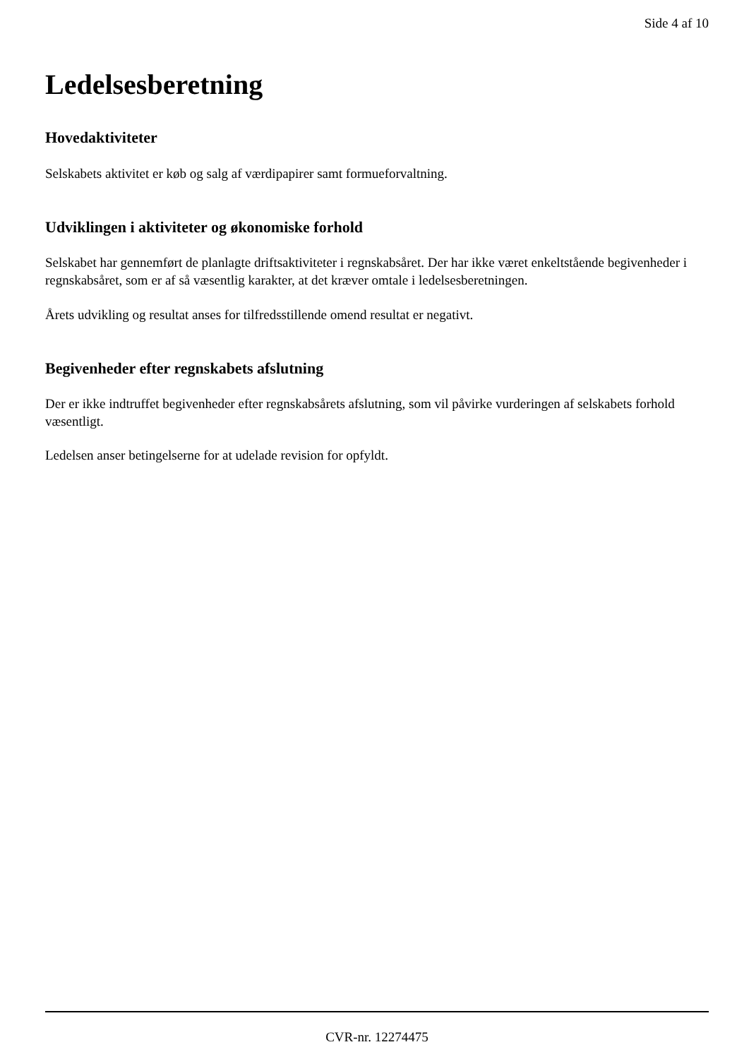Side 4 af 10
Ledelsesberetning
Hovedaktiviteter
Selskabets aktivitet er køb og salg af værdipapirer samt formueforvaltning.
Udviklingen i aktiviteter og økonomiske forhold
Selskabet har gennemført de planlagte driftsaktiviteter i regnskabsåret. Der har ikke været enkeltstående begivenheder i regnskabsåret, som er af så væsentlig karakter, at det kræver omtale i ledelsesberetningen.
Årets udvikling og resultat anses for tilfredsstillende omend resultat er negativt.
Begivenheder efter regnskabets afslutning
Der er ikke indtruffet begivenheder efter regnskabsårets afslutning, som vil påvirke vurderingen af selskabets forhold væsentligt.
Ledelsen anser betingelserne for at udelade revision for opfyldt.
CVR-nr. 12274475